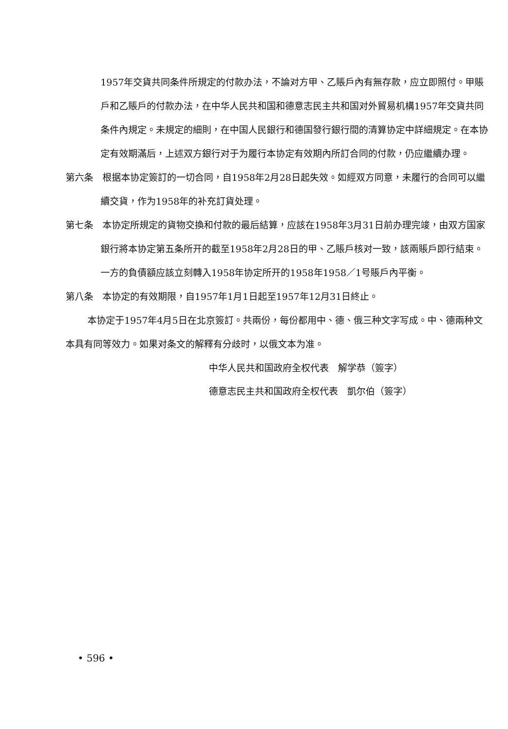1957年交貨共同条件所規定的付款办法，不論对方甲、乙賬戶內有無存款，应立即照付。甲賬戶和乙賬戶的付款办法，在中华人民共和国和德意志民主共和国对外貿易机構1957年交貨共同条件內規定。未規定的細則，在中国人民銀行和德国發行銀行間的清算协定中詳細規定。在本协定有效期滿后，上述双方銀行对于为履行本协定有效期內所訂合同的付款，仍应繼續办理。
第六条　根据本协定簽訂的一切合同，自1958年2月28日起失效。如經双方同意，未履行的合同可以繼續交貨，作为1958年的补充訂貨处理。
第七条　本协定所規定的貨物交換和付款的最后結算，应該在1958年3月31日前办理完竣，由双方国家銀行將本协定第五条所开的截至1958年2月28日的甲、乙賬戶核对一致，該兩賬戶即行結束。一方的負債額应該立刻轉入1958年协定所开的1958年1958／1号賬戶內平衡。
第八条　本协定的有效期限，自1957年1月1日起至1957年12月31日終止。
本协定于1957年4月5日在北京簽訂。共兩份，每份都用中、德、俄三种文字写成。中、德兩种文本具有同等效力。如果对条文的解釋有分歧时，以俄文本为准。
中华人民共和国政府全权代表　解学恭（簽字）
德意志民主共和国政府全权代表　凱尔伯（簽字）
• 596 •